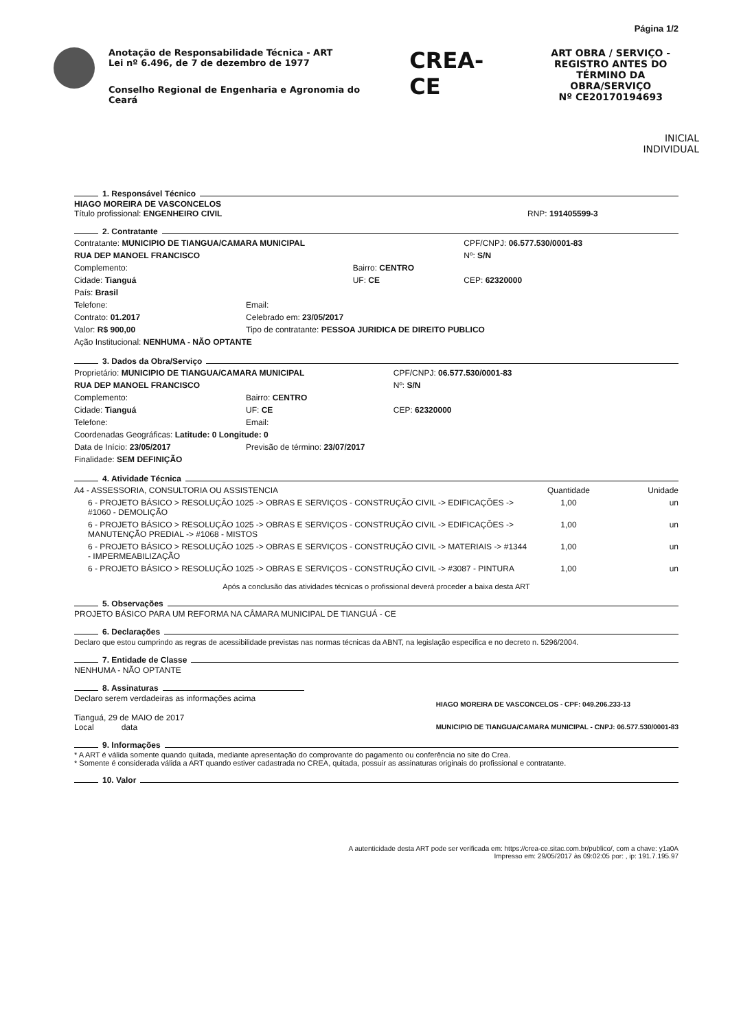Página 1/2
Anotação de Responsabilidade Técnica - ART
Lei nº 6.496, de 7 de dezembro de 1977
Conselho Regional de Engenharia e Agronomia do Ceará
CREA-CE
ART OBRA / SERVIÇO - REGISTRO ANTES DO TÉRMINO DA OBRA/SERVIÇO
Nº CE20170194693
INICIAL
INDIVIDUAL
1. Responsável Técnico
HIAGO MOREIRA DE VASCONCELOS
Título profissional: ENGENHEIRO CIVIL RNP: 191405599-3
2. Contratante
| Contratante: MUNICIPIO DE TIANGUA/CAMARA MUNICIPAL | | | CPF/CNPJ: 06.577.530/0001-83 |
| RUA DEP MANOEL FRANCISCO | | | Nº: S/N |
| Complemento: | | Bairro: CENTRO | |
| Cidade: Tianguá | | UF: CE | CEP: 62320000 |
| País: Brasil | | | |
| Telefone: | Email: | | |
| Contrato: 01.2017 | Celebrado em: 23/05/2017 | | |
| Valor: R$ 900,00 | Tipo de contratante: PESSOA JURIDICA DE DIREITO PUBLICO | | |
| Ação Institucional: NENHUMA - NÃO OPTANTE | | | |
3. Dados da Obra/Serviço
| Proprietário: MUNICIPIO DE TIANGUA/CAMARA MUNICIPAL | | | CPF/CNPJ: 06.577.530/0001-83 |
| RUA DEP MANOEL FRANCISCO | | | Nº: S/N |
| Complemento: | | Bairro: CENTRO | |
| Cidade: Tianguá | | UF: CE | CEP: 62320000 |
| Telefone: | Email: | | |
| Coordenadas Geográficas: Latitude: 0 Longitude: 0 | | | |
| Data de Início: 23/05/2017 | Previsão de término: 23/07/2017 | | |
| Finalidade: SEM DEFINIÇÃO | | | |
4. Atividade Técnica
| A4 - ASSESSORIA, CONSULTORIA OU ASSISTENCIA | Quantidade | Unidade |
| 6 - PROJETO BÁSICO > RESOLUÇÃO 1025 -> OBRAS E SERVIÇOS - CONSTRUÇÃO CIVIL -> EDIFICAÇÕES -> #1060 - DEMOLIÇÃO | 1,00 | un |
| 6 - PROJETO BÁSICO > RESOLUÇÃO 1025 -> OBRAS E SERVIÇOS - CONSTRUÇÃO CIVIL -> EDIFICAÇÕES -> MANUTENÇÃO PREDIAL -> #1068 - MISTOS | 1,00 | un |
| 6 - PROJETO BÁSICO > RESOLUÇÃO 1025 -> OBRAS E SERVIÇOS - CONSTRUÇÃO CIVIL -> MATERIAIS -> #1344 - IMPERMEABILIZAÇÃO | 1,00 | un |
| 6 - PROJETO BÁSICO > RESOLUÇÃO 1025 -> OBRAS E SERVIÇOS - CONSTRUÇÃO CIVIL -> #3087 - PINTURA | 1,00 | un |
Após a conclusão das atividades técnicas o profissional deverá proceder a baixa desta ART
5. Observações
PROJETO BÁSICO PARA UM REFORMA NA CÂMARA MUNICIPAL DE TIANGUÁ - CE
6. Declarações
Declaro que estou cumprindo as regras de acessibilidade previstas nas normas técnicas da ABNT, na legislação específica e no decreto n. 5296/2004.
7. Entidade de Classe
NENHUMA - NÃO OPTANTE
8. Assinaturas
Declaro serem verdadeiras as informações acima
Tianguá, 29 de MAIO de 2017
Local data
HIAGO MOREIRA DE VASCONCELOS - CPF: 049.206.233-13
MUNICIPIO DE TIANGUA/CAMARA MUNICIPAL - CNPJ: 06.577.530/0001-83
9. Informações
* A ART é válida somente quando quitada, mediante apresentação do comprovante do pagamento ou conferência no site do Crea.
* Somente é considerada válida a ART quando estiver cadastrada no CREA, quitada, possuir as assinaturas originais do profissional e contratante.
10. Valor
A autenticidade desta ART pode ser verificada em: https://crea-ce.sitac.com.br/publico/, com a chave: y1a0A
Impresso em: 29/05/2017 às 09:02:05 por: , ip: 191.7.195.97